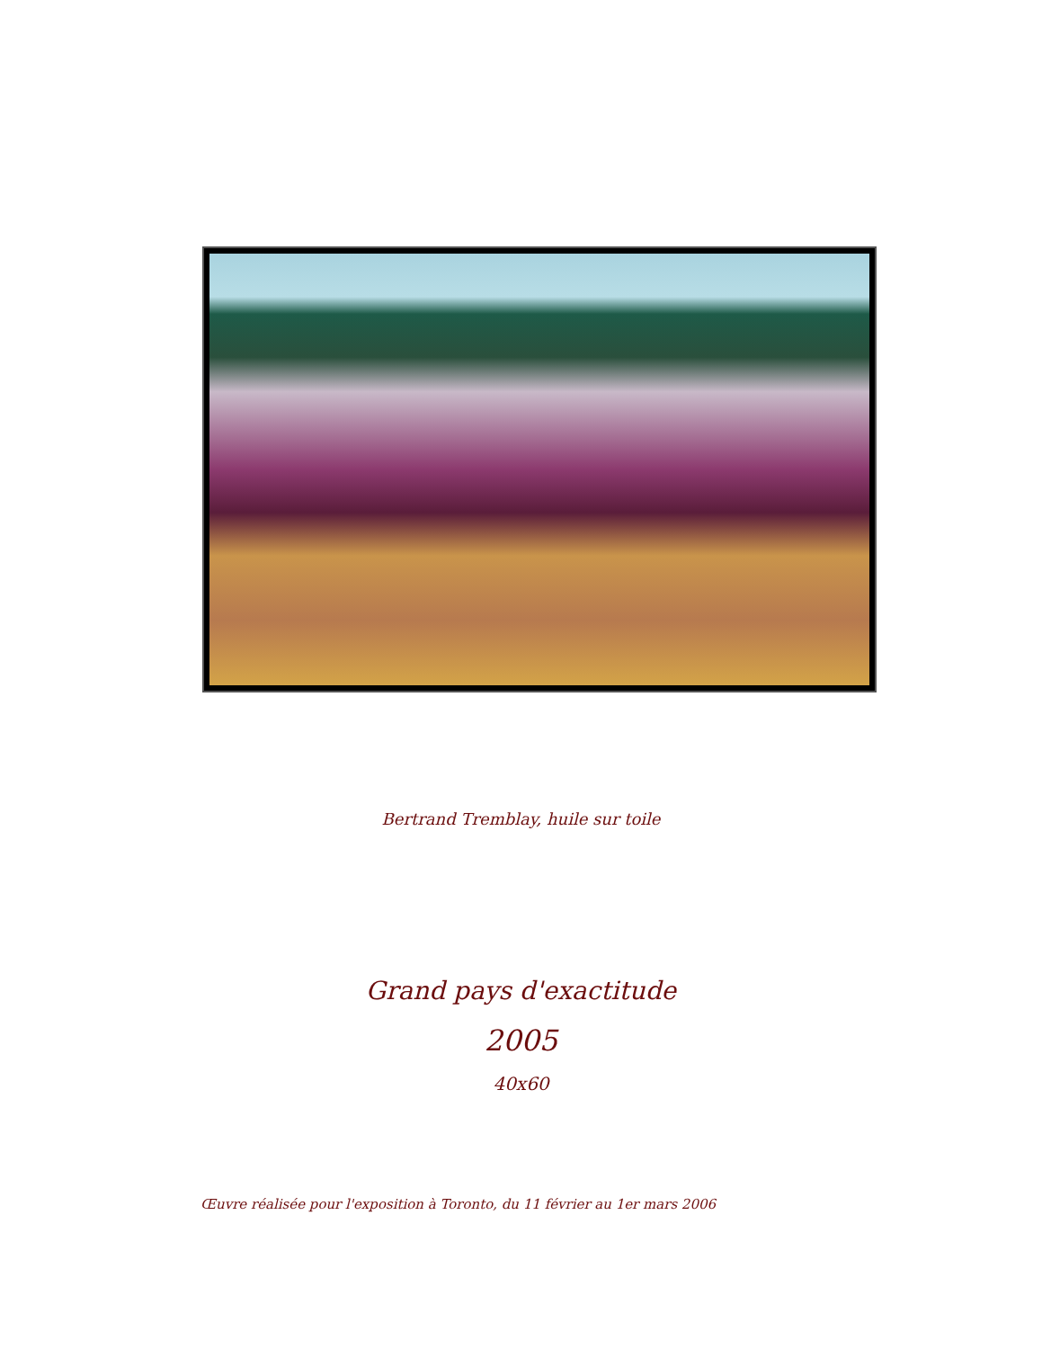Bertrand Tremblay, huile sur toile
Grand pays d'exactitude
2005
40x60
Œuvre réalisée pour l'exposition à Toronto, du 11 février au 1er mars 2006